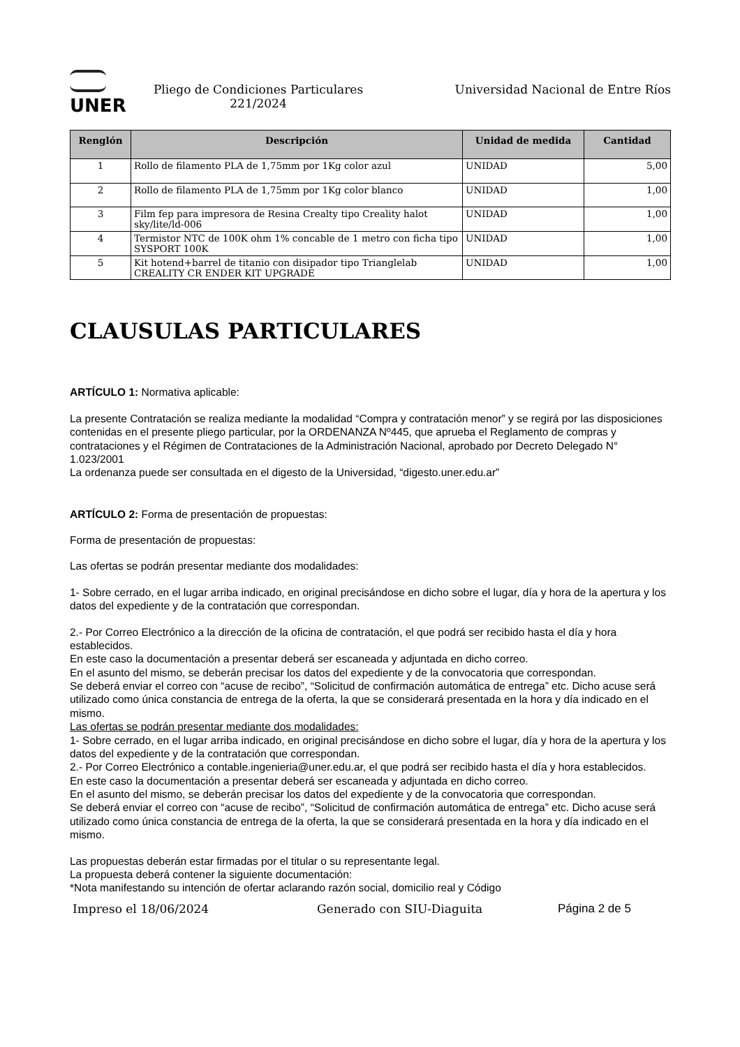UNER
Pliego de Condiciones Particulares
221/2024
Universidad Nacional de Entre Ríos
| Renglón | Descripción | Unidad de medida | Cantidad |
| --- | --- | --- | --- |
| 1 | Rollo de filamento PLA de 1,75mm por 1Kg color azul | UNIDAD | 5,00 |
| 2 | Rollo de filamento PLA de 1,75mm por 1Kg color blanco | UNIDAD | 1,00 |
| 3 | Film fep para impresora de Resina Crealty tipo Creality halot sky/lite/ld-006 | UNIDAD | 1,00 |
| 4 | Termistor NTC de 100K ohm 1% concable de 1 metro con ficha tipo SYSPORT 100K | UNIDAD | 1,00 |
| 5 | Kit hotend+barrel de titanio con disipador tipo Trianglelab CREALITY CR ENDER KIT UPGRADE | UNIDAD | 1,00 |
CLAUSULAS PARTICULARES
ARTÍCULO 1: Normativa aplicable:
La presente Contratación se realiza mediante la modalidad “Compra y contratación menor” y se regirá por las disposiciones contenidas en el presente pliego particular, por la ORDENANZA Nº445, que aprueba el Reglamento de compras y contrataciones y el Régimen de Contrataciones de la Administración Nacional, aprobado por Decreto Delegado N° 1.023/2001
La ordenanza puede ser consultada en el digesto de la Universidad, “digesto.uner.edu.ar”
ARTÍCULO 2: Forma de presentación de propuestas:
Forma de presentación de propuestas:
Las ofertas se podrán presentar mediante dos modalidades:
1- Sobre cerrado, en el lugar arriba indicado, en original precisándose en dicho sobre el lugar, día y hora de la apertura y los datos del expediente y de la contratación que correspondan.
2.- Por Correo Electrónico a la dirección de la oficina de contratación, el que podrá ser recibido hasta el día y hora establecidos.
En este caso la documentación a presentar deberá ser escaneada y adjuntada en dicho correo.
En el asunto del mismo, se deberán precisar los datos del expediente y de la convocatoria que correspondan.
Se deberá enviar el correo con “acuse de recibo”, “Solicitud de confirmación automática de entrega” etc. Dicho acuse será utilizado como única constancia de entrega de la oferta, la que se considerará presentada en la hora y día indicado en el mismo.
Las ofertas se podrán presentar mediante dos modalidades:
1- Sobre cerrado, en el lugar arriba indicado, en original precisándose en dicho sobre el lugar, día y hora de la apertura y los datos del expediente y de la contratación que correspondan.
2.- Por Correo Electrónico a contable.ingenieria@uner.edu.ar, el que podrá ser recibido hasta el día y hora establecidos.
En este caso la documentación a presentar deberá ser escaneada y adjuntada en dicho correo.
En el asunto del mismo, se deberán precisar los datos del expediente y de la convocatoria que correspondan.
Se deberá enviar el correo con “acuse de recibo”, “Solicitud de confirmación automática de entrega” etc. Dicho acuse será utilizado como única constancia de entrega de la oferta, la que se considerará presentada en la hora y día indicado en el mismo.
Las propuestas deberán estar firmadas por el titular o su representante legal.
La propuesta deberá contener la siguiente documentación:
*Nota manifestando su intención de ofertar aclarando razón social, domicilio real y Código
Impreso el 18/06/2024 Generado con SIU-Diaguita Página 2 de 5